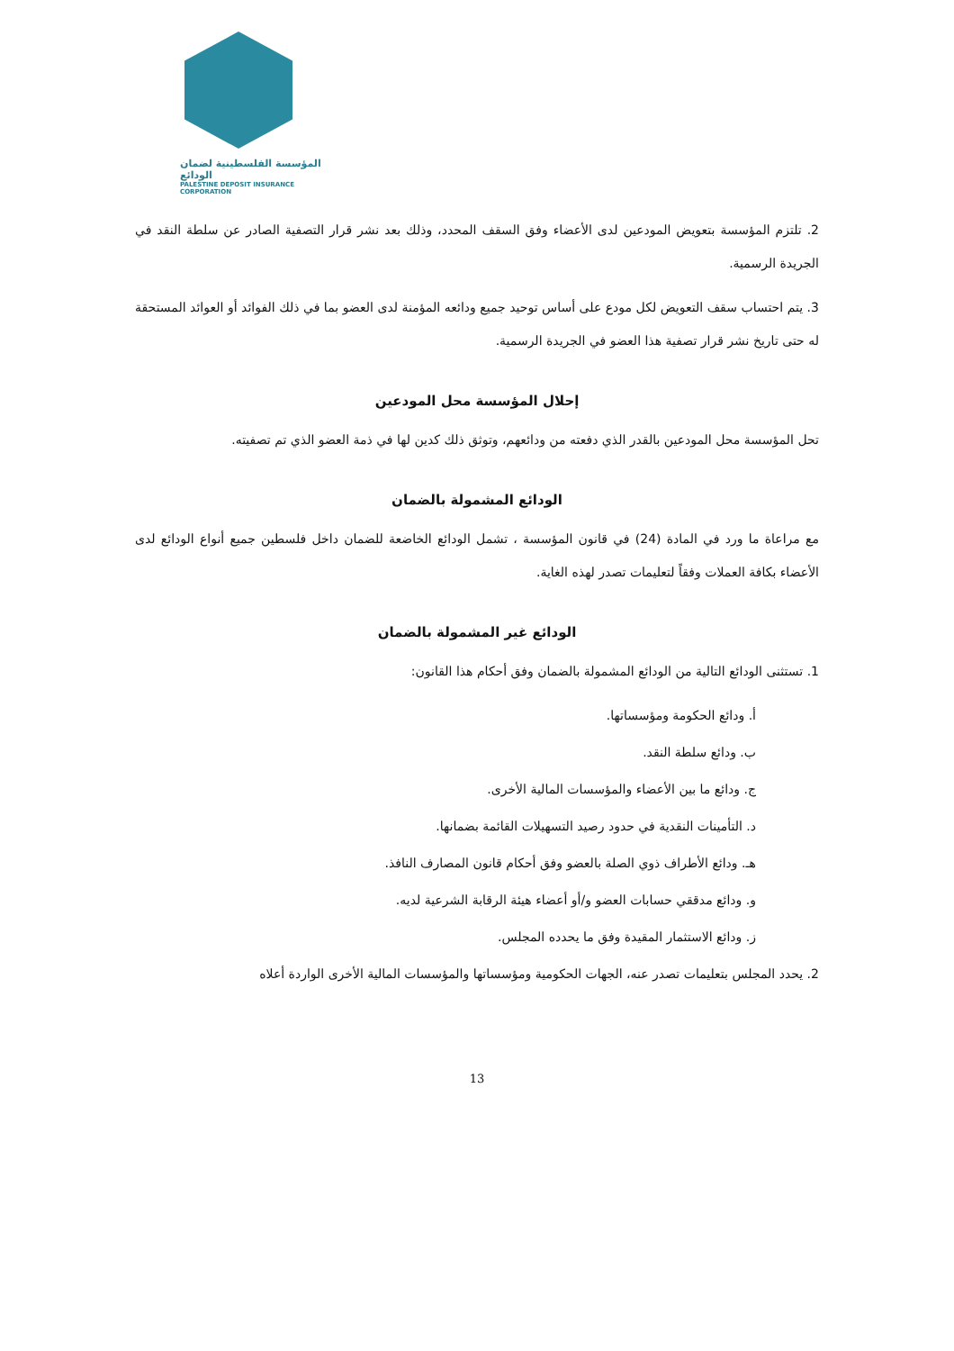المؤسسة الفلسطينية لضمان الودائع
PALESTINE DEPOSIT INSURANCE CORPORATION
2. تلتزم المؤسسة بتعويض المودعين لدى الأعضاء وفق السقف المحدد، وذلك بعد نشر قرار التصفية الصادر عن سلطة النقد في الجريدة الرسمية.
3. يتم احتساب سقف التعويض لكل مودع على أساس توحيد جميع ودائعه المؤمنة لدى العضو بما في ذلك الفوائد أو العوائد المستحقة له حتى تاريخ نشر قرار تصفية هذا العضو في الجريدة الرسمية.
إحلال المؤسسة محل المودعين
تحل المؤسسة محل المودعين بالقدر الذي دفعته من ودائعهم، وتوثق ذلك كدين لها في ذمة العضو الذي تم تصفيته.
الودائع المشمولة بالضمان
مع مراعاة ما ورد في المادة (24) في قانون المؤسسة ، تشمل الودائع الخاضعة للضمان داخل فلسطين جميع أنواع الودائع لدى الأعضاء بكافة العملات وفقاً لتعليمات تصدر لهذه الغاية.
الودائع غير المشمولة بالضمان
1. تستثنى الودائع التالية من الودائع المشمولة بالضمان وفق أحكام هذا القانون:
أ. ودائع الحكومة ومؤسساتها.
ب. ودائع سلطة النقد.
ج. ودائع ما بين الأعضاء والمؤسسات المالية الأخرى.
د. التأمينات النقدية في حدود رصيد التسهيلات القائمة بضمانها.
هـ. ودائع الأطراف ذوي الصلة بالعضو وفق أحكام قانون المصارف النافذ.
و. ودائع مدققي حسابات العضو و/أو أعضاء هيئة الرقابة الشرعية لديه.
ز. ودائع الاستثمار المقيدة وفق ما يحدده المجلس.
2. يحدد المجلس بتعليمات تصدر عنه، الجهات الحكومية ومؤسساتها والمؤسسات المالية الأخرى الواردة أعلاه
13